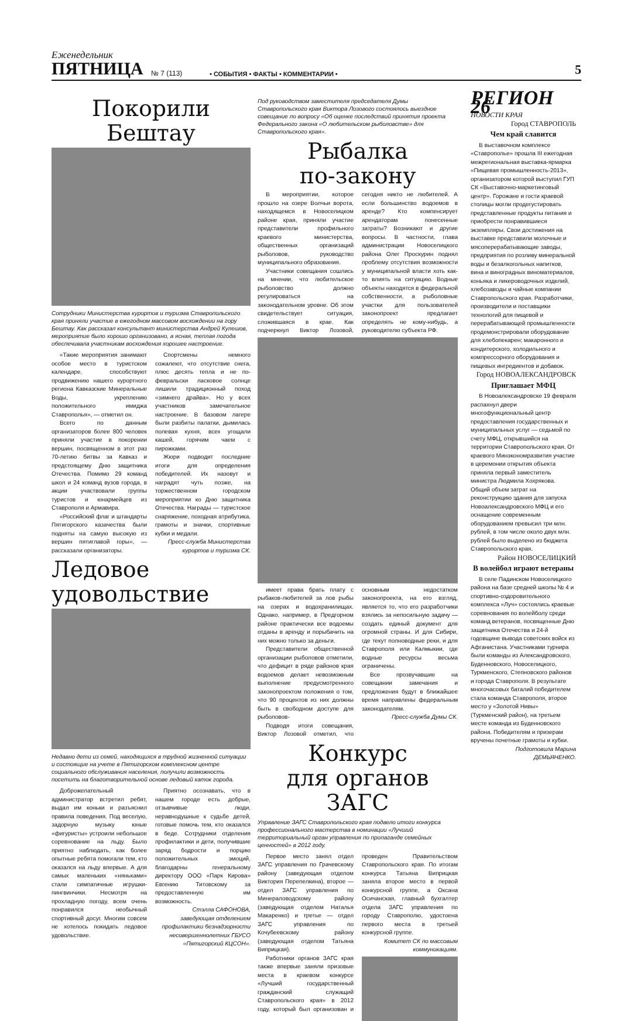Еженедельник
ПЯТНИЦА
№ 7 (113)
• СОБЫТИЯ • ФАКТЫ • КОММЕНТАРИИ •
5
Покорили
Бештау
Сотрудники Министерства курортов и туризма Ставропольского края приняли участие в ежегодном массовом восхождении на гору Бештау. Как рассказал консультант министерства Андрей Кулешов, мероприятие было хорошо организовано, а ясная, теплая погода обеспечивала участникам восхождения хорошее настроение.
«Такие мероприятия занимают особое место в туристском календаре, способствуют продвижению нашего курортного региона Кавказские Минеральные Воды, укреплению положительного имиджа Ставрополья», — отметил он.
Всего по данным организаторов более 800 человек приняли участие в покорении вершин, посвященном в этот раз 70-летию битвы за Кавказ и предстоящему Дню защитника Отечества. Помимо 29 команд школ и 24 команд вузов города, в акции участвовали группы туристов и юнармейцев из Ставрополя и Армавира.
«Российский флаг и штандарты Пятигорского казачества были подняты на самую высокую из вершин пятиглавой горы», — рассказали организаторы.
Спортсмены немного сожалеют, что отсутствие снега, плюс десять тепла и не по-февральски ласковое солнце лишили традиционный поход «зимнего драйва». Но у всех участников замечательное настроение. В базовом лагере были разбиты палатки, дымилась полевая кухня, всех угощали кашей, горячим чаем с пирожками.
Жюри подводит последние итоги для определения победителей. Их назовут и наградят чуть позже, на торжественном городском мероприятии ко Дню защитника Отечества. Награды — туристское снаряжение, походная атрибутика, грамоты и значки, спортивные кубки и медали.
Пресс-служба Министерства курортов и туризма СК.
Ледовое удовольствие
Недавно дети из семей, находящихся в трудной жизненной ситуации и состоящие на учете в Пятигорском комплексном центре социального обслуживания населения, получили возможность посетить на благотворительной основе ледовый каток города.
Доброжелательный администратор встретил ребят, выдал им коньки и разъяснил правила поведения. Под веселую, задорную музыку юные «фигуристы» устроили небольшое соревнование на льду. Было приятно наблюдать, как более опытные ребята помогали тем, кто оказался на льду впервые. А для самых маленьких «няньками» стали симпатичные игрушки-пингвинчики. Несмотря на прохладную погоду, всем очень понравился необычный спортивный досуг. Многим совсем не хотелось покидать ледовое удовольствие.
Приятно осознавать, что в нашем городе есть добрые, отзывчивые люди, неравнодушные к судьбе детей, готовые помочь тем, кто оказался в беде. Сотрудники отделения профилактики и дети, получившие заряд бодрости и порцию положительных эмоций, благодарны генеральному директору ООО «Парк Кирова» Евгению Титовскому за предоставленную им возможность.
Стэлла САФОНОВА, заведующая отделением профилактики безнадзорности несовершеннолетних ГБУСО «Пятигорский КЦСОН».
Под руководством заместителя председателя Думы Ставропольского края Виктора Лозового состоялось выездное совещание по вопросу «Об оценке последствий принятия проекта Федерального закона «О любительском рыболовстве» для Ставропольского края».
Рыбалка
по-закону
В мероприятии, которое прошло на озере Волчьи ворота, находящемся в Новоселицком районе края, приняли участие представители профильного краевого министерства, общественных организаций рыболовов, руководство муниципального образования.
Участники совещания сошлись на мнении, что любительское рыболовство должно регулироваться на законодательном уровне. Об этом свидетельствует ситуация, сложившаяся в крае. Как подчеркнул Виктор Лозовой, сегодня никто не любителей. А если большинство водоемов в аренде? Кто компенсирует арендаторам понесенные затраты? Возникают и другие вопросы. В частности, глава администрации Новоселицкого района Олег Проскурин поднял проблему отсутствия возможности у муниципальной власти хоть как-то влиять на ситуацию. Водные объекты находятся в федеральной собственности, а рыболовные участки для пользователей законопроект предлагает определять не кому-нибудь, а руководителю субъекта РФ.
имеет права брать плату с рыбаков-любителей за лов рыбы на озерах и водохранилищах. Однако, например, в Предгорном районе практически все водоемы отданы в аренду и порыбачить на них можно только за деньги.
Представители общественной организации рыболовов отметили, что дефицит в ряде районов края водоемов делает невозможным выполнение предусмотренного законопроектом положения о том, что 90 процентов из них должны быть в свободном доступе для рыболовов-
Подводя итоги совещания, Виктор Лозовой отметил, что основным недостатком законопроекта, на его взгляд, является то, что его разработчики взялись за непосильную задачу — создать единый документ для огромной страны. И для Сибири, где текут полноводные реки, и для Ставрополя или Калмыкии, где водные ресурсы весьма ограничены.
Все прозвучавшие на совещании замечания и предложения будут в ближайшее время направлены федеральным законодателям.
Пресс-служба Думы СК.
Конкурс
для органов ЗАГС
Управление ЗАГС Ставропольского края подвело итоги конкурса профессионального мастерства в номинации «Лучший территориальный орган управления по пропаганде семейных ценностей» в 2012 году.
Первое место занял отдел ЗАГС управления по Грачевскому району (заведующая отделом Виктория Перепелкина), второе — отдел ЗАГС управления по Минераловодскому району (заведующая отделом Наталья Макаренко) и третье — отдел ЗАГС управления по Кочубеевскому району (заведующая отделом Татьяна Виприцкая).
Работники органов ЗАГС края также впервые заняли призовые места в краевом конкурсе «Лучший государственный гражданский служащий Ставропольского края» в 2012 году, который был организован и проведен Правительством Ставропольского края. По итогам конкурса Татьяна Виприцкая заняла второе место в первой конкурсной группе, а Оксана Осичанская, главный бухгалтер отдела ЗАГС управления по городу Ставрополю, удостоена первого места в третьей конкурсной группе.
Комитет СК по массовым коммуникациям.
РЕГИОН 26
НОВОСТИ КРАЯ
Город СТАВРОПОЛЬ
Чем край славится
В выставочном комплексе «Ставрополье» прошла III ежегодная межрегиональная выставка-ярмарка «Пищевая промышленность-2013», организатором которой выступил ГУП СК «Выставочно-маркетинговый центр». Горожане и гости краевой столицы могли продегустировать представленные продукты питания и приобрести понравившиеся экземпляры. Свои достижения на выставке представили молочные и мясоперерабатывающие заводы, предприятия по розливу минеральной воды и безалкогольных напитков, вина и виноградных виноматериалов, коньяка и ликероводочных изделий, хлебозаводы и чайные компании Ставропольского края. Разработчики, производители и поставщики технологий для пищевой и перерабатывающей промышленности продемонстрировали оборудование для хлебопекарен; макаронного и кондитерского, холодильного и компрессорного оборудования и пищевых ингредиентов и добавок.
Город НОВОАЛЕКСАНДРОВСК
Приглашает МФЦ
В Новоалександровске 19 февраля распахнул двери многофункциональный центр предоставления государственных и муниципальных услуг — седьмой по счету МФЦ, открывшийся на территории Ставропольского края. От краевого Минэкономразвития участие в церемонии открытия объекта приняла первый заместитель министра Людмила Хохрякова. Общий объем затрат на реконструкцию здания для запуска Новоалександровского МФЦ и его оснащение современным оборудованием превысил три млн. рублей, в том числе около двух млн. рублей было выделено из бюджета Ставропольского края.
Район НОВОСЕЛИЦКИЙ
В волейбол играют ветераны
В селе Падинском Новоселицкого района на базе средней школы № 4 и спортивно-оздоровительного комплекса «Луч» состоялись краевые соревнования по волейболу среди команд ветеранов, посвященные Дню защитника Отечества и 24-й годовщине вывода советских войск из Афганистана. Участниками турнира были команды из Александровского, Буденновского, Новоселицкого, Туркменского, Степновского районов и города Ставрополя. В результате многочасовых баталий победителем стала команда Ставрополя, второе место у «Золотой Нивы» (Туркменский район), на третьем месте команда из Буденновского района. Победителям и призерам вручены почетные грамоты и кубки.
Подготовила Марина ДЕМЬЯНЕНКО.